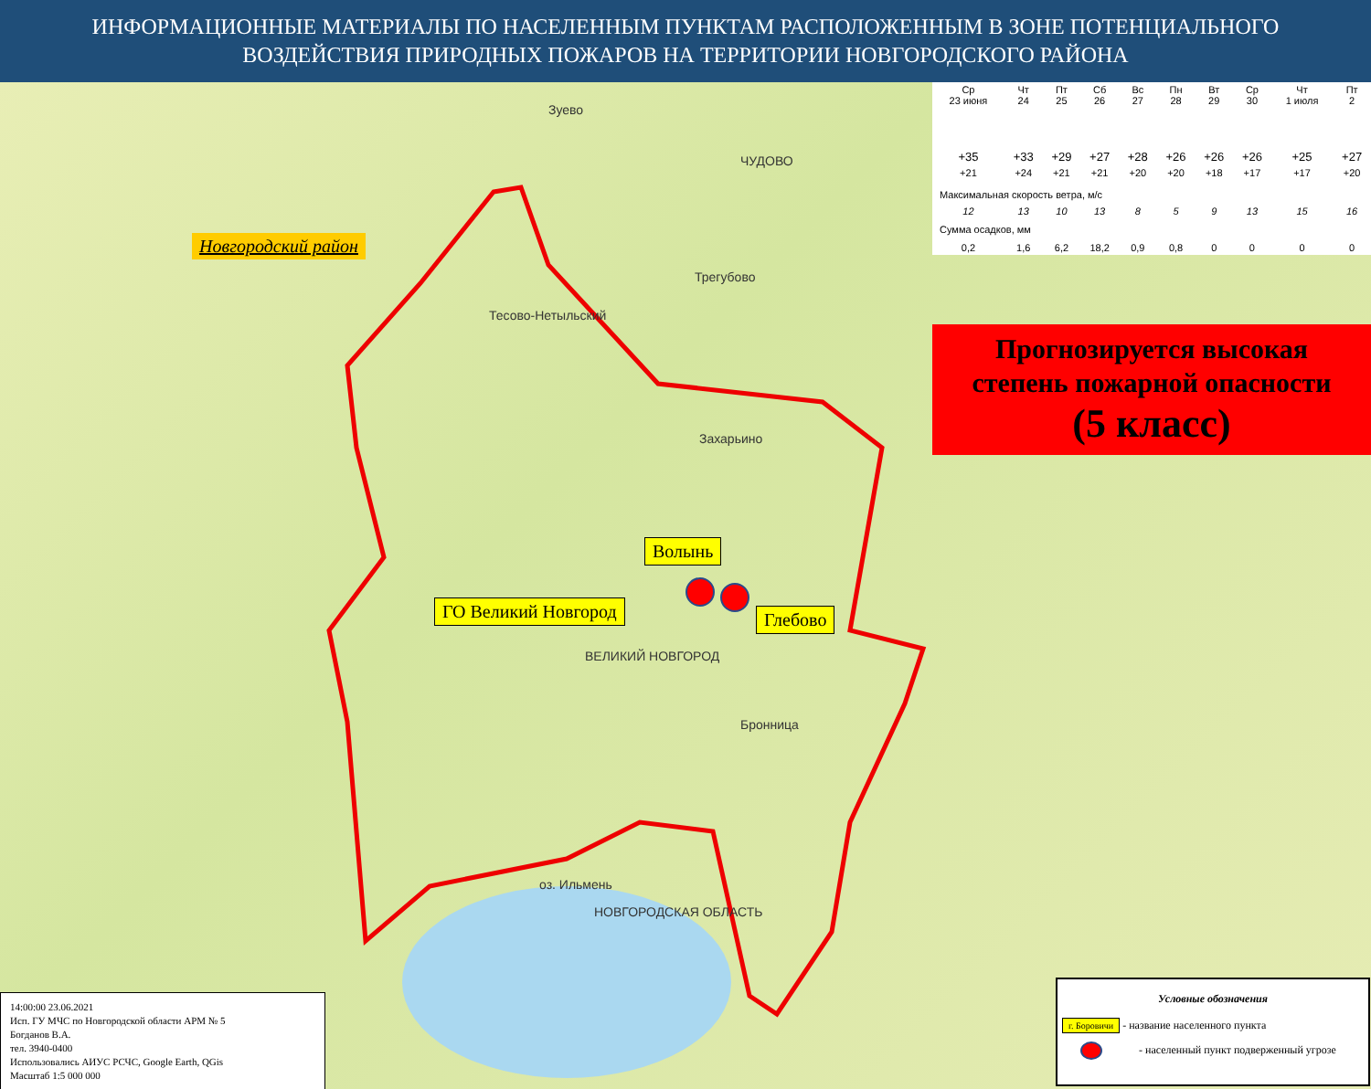ИНФОРМАЦИОННЫЕ МАТЕРИАЛЫ ПО НАСЕЛЕННЫМ ПУНКТАМ РАСПОЛОЖЕННЫМ В ЗОНЕ ПОТЕНЦИАЛЬНОГО ВОЗДЕЙСТВИЯ ПРИРОДНЫХ ПОЖАРОВ НА ТЕРРИТОРИИ НОВГОРОДСКОГО РАЙОНА
Зуево
ЧУДОВО
Тесово-Нетыльский
Трегубово
Захарьино
ВЕЛИКИЙ НОВГОРОД
Бронница
оз. Ильмень
НОВГОРОДСКАЯ ОБЛАСТЬ
Новгородский район
Волынь
ГО Великий Новгород Глебово
| Ср 23 июня | Чт 24 | Пт 25 | Сб 26 | Вс 27 | Пн 28 | Вт 29 | Ср 30 | Чт 1 июля | Пт 2 |
| +35 | +33 | +29 | +27 | +28 | +26 | +26 | +26 | +25 | +27 |
| +21 | +24 | +21 | +21 | +20 | +20 | +18 | +17 | +17 | +20 |
| Максимальная скорость ветра, м/с | | | | | | | | | |
| 12 | 13 | 10 | 13 | 8 | 5 | 9 | 13 | 15 | 16 |
| Сумма осадков, мм | | | | | | | | | |
| 0,2 | 1,6 | 6,2 | 18,2 | 0,9 | 0,8 | 0 | 0 | 0 | 0 |
Прогнозируется высокая
степень пожарной опасности
(5 класс)
14:00:00 23.06.2021
Исп. ГУ МЧС по Новгородской области АРМ № 5
Богданов В.А.
тел. 3940-0400
Использовались АИУС РСЧС, Google Earth, QGis
Масштаб 1:5 000 000
Условные обозначения
г. Боровичи - название населенного пункта
- населенный пункт подверженный угрозе